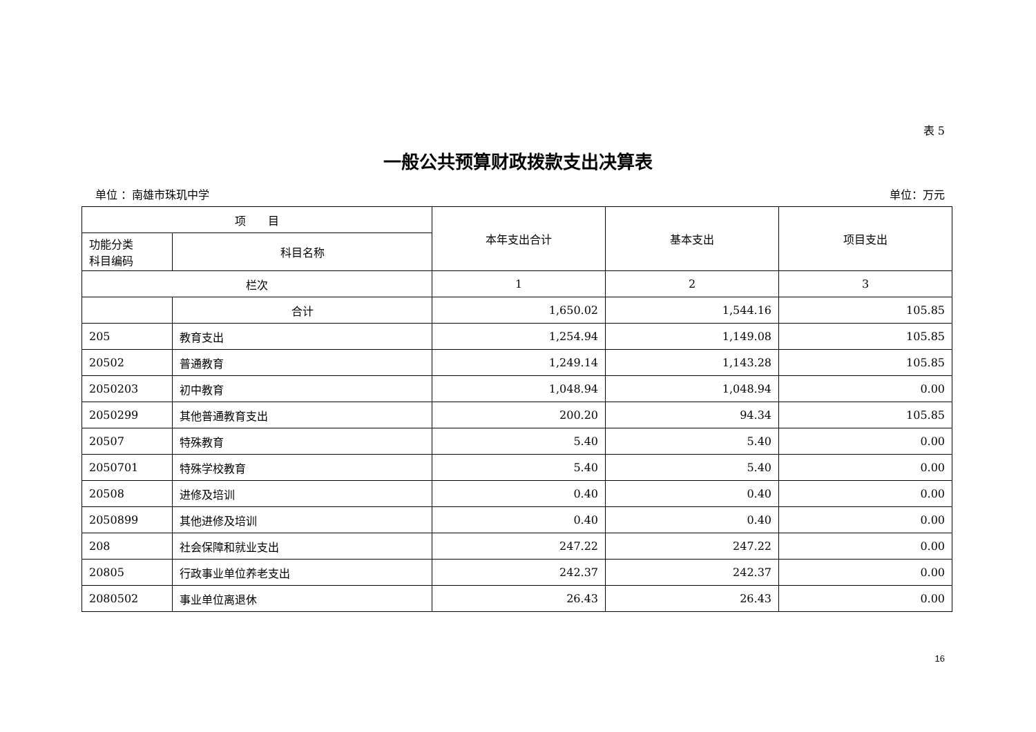表 5
一般公共预算财政拨款支出决算表
单位 ：南雄市珠玑中学 单位：万元
| 项 目 | | 本年支出合计 | 基本支出 | 项目支出 |
| --- | --- | --- | --- | --- |
| 功能分类 科目编码 | 科目名称 | | | |
| 栏次 | | 1 | 2 | 3 |
| | 合计 | 1,650.02 | 1,544.16 | 105.85 |
| 205 | 教育支出 | 1,254.94 | 1,149.08 | 105.85 |
| 20502 | 普通教育 | 1,249.14 | 1,143.28 | 105.85 |
| 2050203 | 初中教育 | 1,048.94 | 1,048.94 | 0.00 |
| 2050299 | 其他普通教育支出 | 200.20 | 94.34 | 105.85 |
| 20507 | 特殊教育 | 5.40 | 5.40 | 0.00 |
| 2050701 | 特殊学校教育 | 5.40 | 5.40 | 0.00 |
| 20508 | 进修及培训 | 0.40 | 0.40 | 0.00 |
| 2050899 | 其他进修及培训 | 0.40 | 0.40 | 0.00 |
| 208 | 社会保障和就业支出 | 247.22 | 247.22 | 0.00 |
| 20805 | 行政事业单位养老支出 | 242.37 | 242.37 | 0.00 |
| 2080502 | 事业单位离退休 | 26.43 | 26.43 | 0.00 |
16